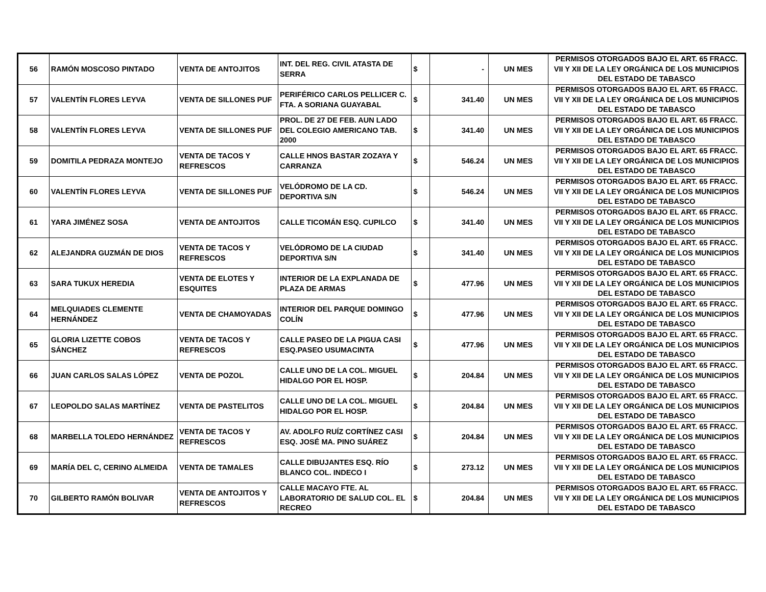| 56 | RAMÓN MOSCOSO PINTADO | VENTA DE ANTOJITOS | INT. DEL REG. CIVIL ATASTA DE SERRA | $ | - | UN MES | PERMISOS OTORGADOS BAJO EL ART. 65 FRACC. VII Y XII DE LA LEY ORGÁNICA DE LOS MUNICIPIOS DEL ESTADO DE TABASCO |
| 57 | VALENTÍN FLORES LEYVA | VENTA DE SILLONES PUF | PERIFÉRICO CARLOS PELLICER C. FTA. A SORIANA GUAYABAL | $ | 341.40 | UN MES | PERMISOS OTORGADOS BAJO EL ART. 65 FRACC. VII Y XII DE LA LEY ORGÁNICA DE LOS MUNICIPIOS DEL ESTADO DE TABASCO |
| 58 | VALENTÍN FLORES LEYVA | VENTA DE SILLONES PUF | PROL. DE 27 DE FEB. AUN LADO DEL COLEGIO AMERICANO TAB. 2000 | $ | 341.40 | UN MES | PERMISOS OTORGADOS BAJO EL ART. 65 FRACC. VII Y XII DE LA LEY ORGÁNICA DE LOS MUNICIPIOS DEL ESTADO DE TABASCO |
| 59 | DOMITILA PEDRAZA MONTEJO | VENTA DE TACOS Y REFRESCOS | CALLE HNOS BASTAR ZOZAYA Y CARRANZA | $ | 546.24 | UN MES | PERMISOS OTORGADOS BAJO EL ART. 65 FRACC. VII Y XII DE LA LEY ORGÁNICA DE LOS MUNICIPIOS DEL ESTADO DE TABASCO |
| 60 | VALENTÍN FLORES LEYVA | VENTA DE SILLONES PUF | VELÓDROMO DE LA CD. DEPORTIVA S/N | $ | 546.24 | UN MES | PERMISOS OTORGADOS BAJO EL ART. 65 FRACC. VII Y XII DE LA LEY ORGÁNICA DE LOS MUNICIPIOS DEL ESTADO DE TABASCO |
| 61 | YARA JIMÉNEZ SOSA | VENTA DE ANTOJITOS | CALLE TICOMÁN ESQ. CUPILCO | $ | 341.40 | UN MES | PERMISOS OTORGADOS BAJO EL ART. 65 FRACC. VII Y XII DE LA LEY ORGÁNICA DE LOS MUNICIPIOS DEL ESTADO DE TABASCO |
| 62 | ALEJANDRA GUZMÁN DE DIOS | VENTA DE TACOS Y REFRESCOS | VELÓDROMO DE LA CIUDAD DEPORTIVA S/N | $ | 341.40 | UN MES | PERMISOS OTORGADOS BAJO EL ART. 65 FRACC. VII Y XII DE LA LEY ORGÁNICA DE LOS MUNICIPIOS DEL ESTADO DE TABASCO |
| 63 | SARA TUKUX HEREDIA | VENTA DE ELOTES Y ESQUITES | INTERIOR DE LA EXPLANADA DE PLAZA DE ARMAS | $ | 477.96 | UN MES | PERMISOS OTORGADOS BAJO EL ART. 65 FRACC. VII Y XII DE LA LEY ORGÁNICA DE LOS MUNICIPIOS DEL ESTADO DE TABASCO |
| 64 | MELQUIADES CLEMENTE HERNÁNDEZ | VENTA DE CHAMOYADAS | INTERIOR DEL PARQUE DOMINGO COLÍN | $ | 477.96 | UN MES | PERMISOS OTORGADOS BAJO EL ART. 65 FRACC. VII Y XII DE LA LEY ORGÁNICA DE LOS MUNICIPIOS DEL ESTADO DE TABASCO |
| 65 | GLORIA LIZETTE COBOS SÁNCHEZ | VENTA DE TACOS Y REFRESCOS | CALLE PASEO DE LA PIGUA CASI ESQ.PASEO USUMACINTA | $ | 477.96 | UN MES | PERMISOS OTORGADOS BAJO EL ART. 65 FRACC. VII Y XII DE LA LEY ORGÁNICA DE LOS MUNICIPIOS DEL ESTADO DE TABASCO |
| 66 | JUAN CARLOS SALAS LÓPEZ | VENTA DE POZOL | CALLE UNO DE LA COL. MIGUEL HIDALGO POR EL HOSP. | $ | 204.84 | UN MES | PERMISOS OTORGADOS BAJO EL ART. 65 FRACC. VII Y XII DE LA LEY ORGÁNICA DE LOS MUNICIPIOS DEL ESTADO DE TABASCO |
| 67 | LEOPOLDO SALAS MARTÍNEZ | VENTA DE PASTELITOS | CALLE UNO DE LA COL. MIGUEL HIDALGO POR EL HOSP. | $ | 204.84 | UN MES | PERMISOS OTORGADOS BAJO EL ART. 65 FRACC. VII Y XII DE LA LEY ORGÁNICA DE LOS MUNICIPIOS DEL ESTADO DE TABASCO |
| 68 | MARBELLA TOLEDO HERNÁNDEZ | VENTA DE TACOS Y REFRESCOS | AV. ADOLFO RUÍZ CORTÍNEZ CASI ESQ. JOSÉ MA. PINO SUÁREZ | $ | 204.84 | UN MES | PERMISOS OTORGADOS BAJO EL ART. 65 FRACC. VII Y XII DE LA LEY ORGÁNICA DE LOS MUNICIPIOS DEL ESTADO DE TABASCO |
| 69 | MARÍA DEL C, CERINO ALMEIDA | VENTA DE TAMALES | CALLE DIBUJANTES ESQ. RÍO BLANCO COL. INDECO I | $ | 273.12 | UN MES | PERMISOS OTORGADOS BAJO EL ART. 65 FRACC. VII Y XII DE LA LEY ORGÁNICA DE LOS MUNICIPIOS DEL ESTADO DE TABASCO |
| 70 | GILBERTO RAMÓN BOLIVAR | VENTA DE ANTOJITOS Y REFRESCOS | CALLE MACAYO FTE. AL LABORATORIO DE SALUD COL. EL RECREO | $ | 204.84 | UN MES | PERMISOS OTORGADOS BAJO EL ART. 65 FRACC. VII Y XII DE LA LEY ORGÁNICA DE LOS MUNICIPIOS DEL ESTADO DE TABASCO |